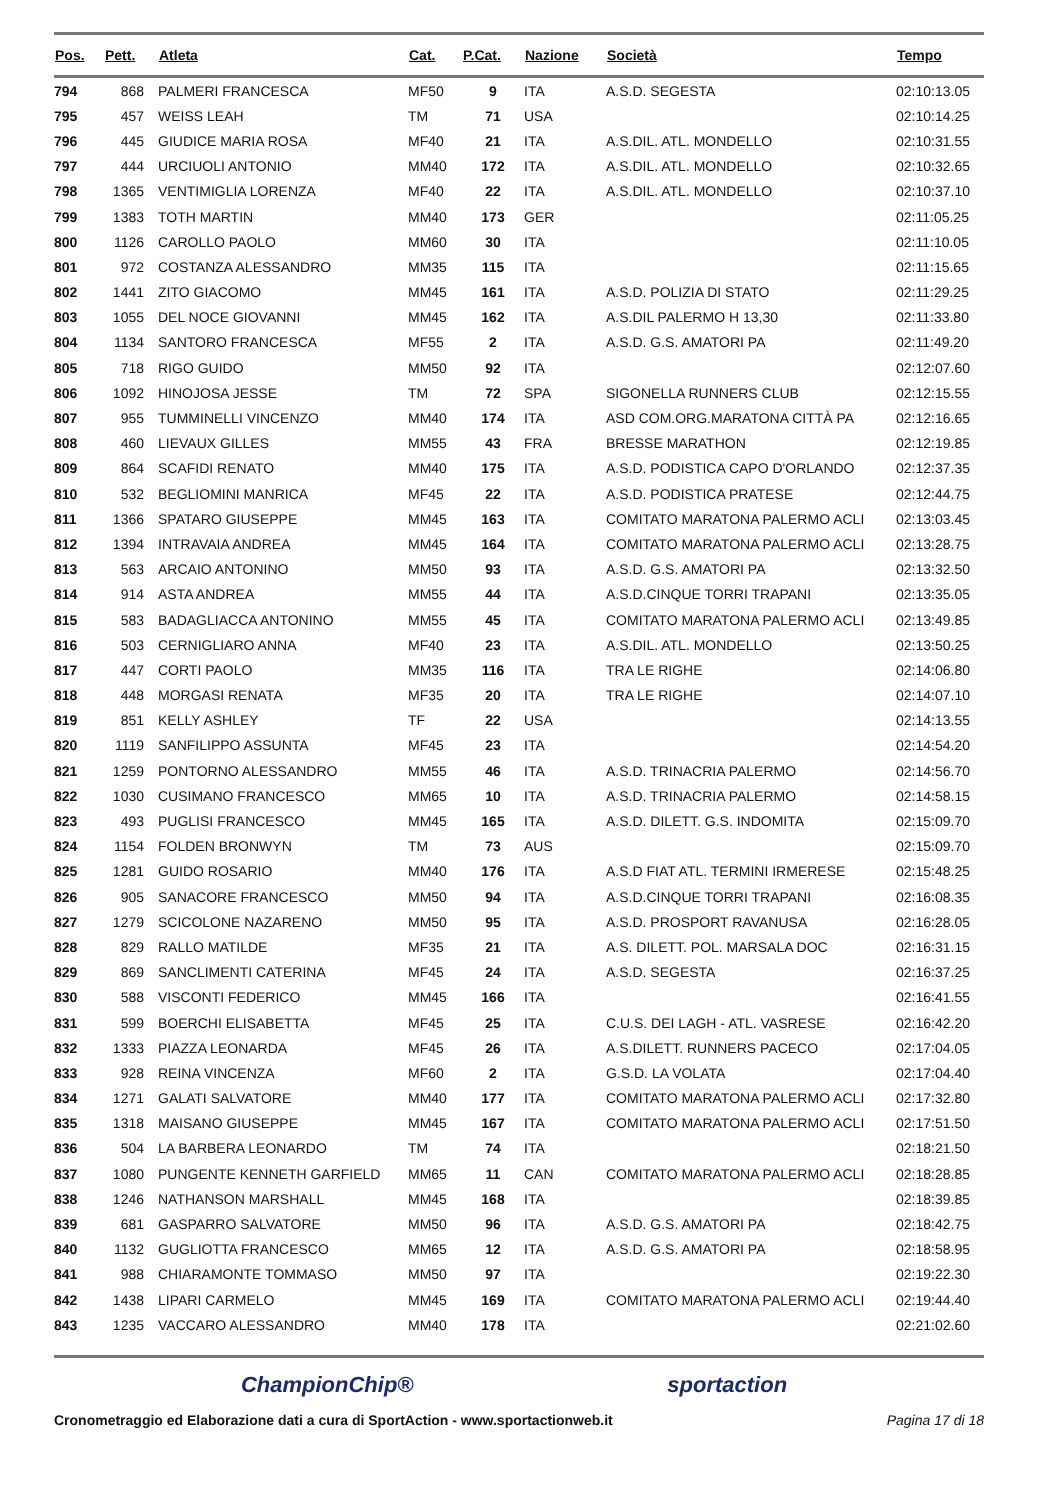| Pos. | Pett. | Atleta | Cat. | P.Cat. | Nazione | Società | Tempo |
| --- | --- | --- | --- | --- | --- | --- | --- |
| 794 | 868 | PALMERI FRANCESCA | MF50 | 9 | ITA | A.S.D. SEGESTA | 02:10:13.05 |
| 795 | 457 | WEISS LEAH | TM | 71 | USA | | 02:10:14.25 |
| 796 | 445 | GIUDICE MARIA ROSA | MF40 | 21 | ITA | A.S.DIL. ATL. MONDELLO | 02:10:31.55 |
| 797 | 444 | URCIUOLI ANTONIO | MM40 | 172 | ITA | A.S.DIL. ATL. MONDELLO | 02:10:32.65 |
| 798 | 1365 | VENTIMIGLIA LORENZA | MF40 | 22 | ITA | A.S.DIL. ATL. MONDELLO | 02:10:37.10 |
| 799 | 1383 | TOTH MARTIN | MM40 | 173 | GER | | 02:11:05.25 |
| 800 | 1126 | CAROLLO PAOLO | MM60 | 30 | ITA | | 02:11:10.05 |
| 801 | 972 | COSTANZA ALESSANDRO | MM35 | 115 | ITA | | 02:11:15.65 |
| 802 | 1441 | ZITO GIACOMO | MM45 | 161 | ITA | A.S.D. POLIZIA DI STATO | 02:11:29.25 |
| 803 | 1055 | DEL NOCE GIOVANNI | MM45 | 162 | ITA | A.S.DIL PALERMO H 13,30 | 02:11:33.80 |
| 804 | 1134 | SANTORO FRANCESCA | MF55 | 2 | ITA | A.S.D. G.S. AMATORI PA | 02:11:49.20 |
| 805 | 718 | RIGO GUIDO | MM50 | 92 | ITA | | 02:12:07.60 |
| 806 | 1092 | HINOJOSA JESSE | TM | 72 | SPA | SIGONELLA RUNNERS CLUB | 02:12:15.55 |
| 807 | 955 | TUMMINELLI VINCENZO | MM40 | 174 | ITA | ASD COM.ORG.MARATONA CITTÀ PA | 02:12:16.65 |
| 808 | 460 | LIEVAUX GILLES | MM55 | 43 | FRA | BRESSE MARATHON | 02:12:19.85 |
| 809 | 864 | SCAFIDI RENATO | MM40 | 175 | ITA | A.S.D. PODISTICA CAPO D'ORLANDO | 02:12:37.35 |
| 810 | 532 | BEGLIOMINI MANRICA | MF45 | 22 | ITA | A.S.D. PODISTICA PRATESE | 02:12:44.75 |
| 811 | 1366 | SPATARO GIUSEPPE | MM45 | 163 | ITA | COMITATO MARATONA PALERMO ACLI | 02:13:03.45 |
| 812 | 1394 | INTRAVAIA ANDREA | MM45 | 164 | ITA | COMITATO MARATONA PALERMO ACLI | 02:13:28.75 |
| 813 | 563 | ARCAIO ANTONINO | MM50 | 93 | ITA | A.S.D. G.S. AMATORI PA | 02:13:32.50 |
| 814 | 914 | ASTA ANDREA | MM55 | 44 | ITA | A.S.D.CINQUE TORRI TRAPANI | 02:13:35.05 |
| 815 | 583 | BADAGLIACCA ANTONINO | MM55 | 45 | ITA | COMITATO MARATONA PALERMO ACLI | 02:13:49.85 |
| 816 | 503 | CERNIGLIARO ANNA | MF40 | 23 | ITA | A.S.DIL. ATL. MONDELLO | 02:13:50.25 |
| 817 | 447 | CORTI PAOLO | MM35 | 116 | ITA | TRA LE RIGHE | 02:14:06.80 |
| 818 | 448 | MORGASI RENATA | MF35 | 20 | ITA | TRA LE RIGHE | 02:14:07.10 |
| 819 | 851 | KELLY ASHLEY | TF | 22 | USA | | 02:14:13.55 |
| 820 | 1119 | SANFILIPPO ASSUNTA | MF45 | 23 | ITA | | 02:14:54.20 |
| 821 | 1259 | PONTORNO ALESSANDRO | MM55 | 46 | ITA | A.S.D. TRINACRIA PALERMO | 02:14:56.70 |
| 822 | 1030 | CUSIMANO FRANCESCO | MM65 | 10 | ITA | A.S.D. TRINACRIA PALERMO | 02:14:58.15 |
| 823 | 493 | PUGLISI FRANCESCO | MM45 | 165 | ITA | A.S.D. DILETT. G.S. INDOMITA | 02:15:09.70 |
| 824 | 1154 | FOLDEN BRONWYN | TM | 73 | AUS | | 02:15:09.70 |
| 825 | 1281 | GUIDO ROSARIO | MM40 | 176 | ITA | A.S.D FIAT ATL. TERMINI IRMERESE | 02:15:48.25 |
| 826 | 905 | SANACORE FRANCESCO | MM50 | 94 | ITA | A.S.D.CINQUE TORRI TRAPANI | 02:16:08.35 |
| 827 | 1279 | SCICOLONE NAZARENO | MM50 | 95 | ITA | A.S.D. PROSPORT RAVANUSA | 02:16:28.05 |
| 828 | 829 | RALLO MATILDE | MF35 | 21 | ITA | A.S. DILETT. POL. MARSALA DOC | 02:16:31.15 |
| 829 | 869 | SANCLIMENTI CATERINA | MF45 | 24 | ITA | A.S.D. SEGESTA | 02:16:37.25 |
| 830 | 588 | VISCONTI FEDERICO | MM45 | 166 | ITA | | 02:16:41.55 |
| 831 | 599 | BOERCHI ELISABETTA | MF45 | 25 | ITA | C.U.S. DEI LAGH - ATL. VASRESE | 02:16:42.20 |
| 832 | 1333 | PIAZZA LEONARDA | MF45 | 26 | ITA | A.S.DILETT. RUNNERS PACECO | 02:17:04.05 |
| 833 | 928 | REINA VINCENZA | MF60 | 2 | ITA | G.S.D. LA VOLATA | 02:17:04.40 |
| 834 | 1271 | GALATI SALVATORE | MM40 | 177 | ITA | COMITATO MARATONA PALERMO ACLI | 02:17:32.80 |
| 835 | 1318 | MAISANO GIUSEPPE | MM45 | 167 | ITA | COMITATO MARATONA PALERMO ACLI | 02:17:51.50 |
| 836 | 504 | LA BARBERA LEONARDO | TM | 74 | ITA | | 02:18:21.50 |
| 837 | 1080 | PUNGENTE KENNETH GARFIELD | MM65 | 11 | CAN | COMITATO MARATONA PALERMO ACLI | 02:18:28.85 |
| 838 | 1246 | NATHANSON MARSHALL | MM45 | 168 | ITA | | 02:18:39.85 |
| 839 | 681 | GASPARRO SALVATORE | MM50 | 96 | ITA | A.S.D. G.S. AMATORI PA | 02:18:42.75 |
| 840 | 1132 | GUGLIOTTA FRANCESCO | MM65 | 12 | ITA | A.S.D. G.S. AMATORI PA | 02:18:58.95 |
| 841 | 988 | CHIARAMONTE TOMMASO | MM50 | 97 | ITA | | 02:19:22.30 |
| 842 | 1438 | LIPARI CARMELO | MM45 | 169 | ITA | COMITATO MARATONA PALERMO ACLI | 02:19:44.40 |
| 843 | 1235 | VACCARO ALESSANDRO | MM40 | 178 | ITA | | 02:21:02.60 |
ChampionChip® sportaction
Cronometraggio ed Elaborazione dati a cura di SportAction - www.sportactionweb.it Pagina 17 di 18